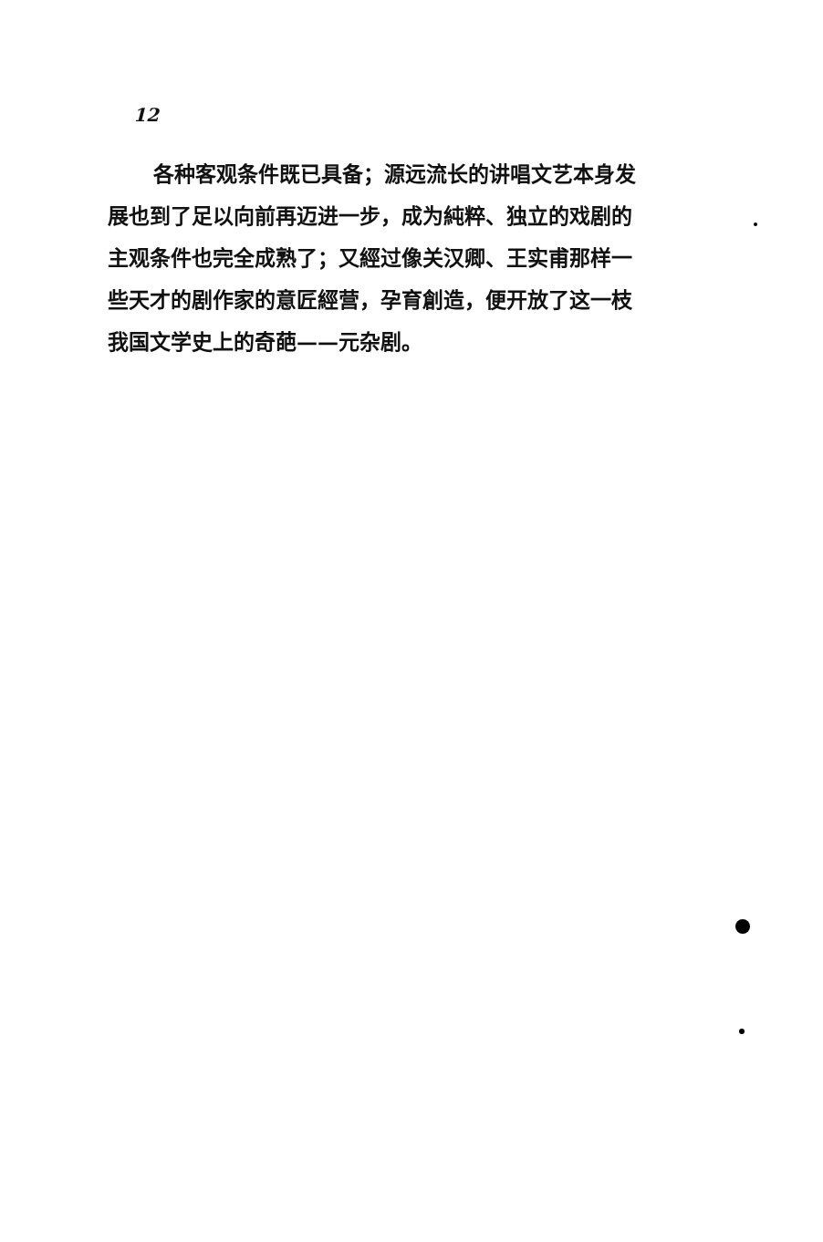12
各种客观条件既已具备；源远流长的讲唱文艺本身发展也到了足以向前再迈进一步，成为純粹、独立的戏剧的主观条件也完全成熟了；又經过像关汉卿、王实甫那样一些天才的剧作家的意匠經营，孕育創造，便开放了这一枝我国文学史上的奇葩——元杂剧。